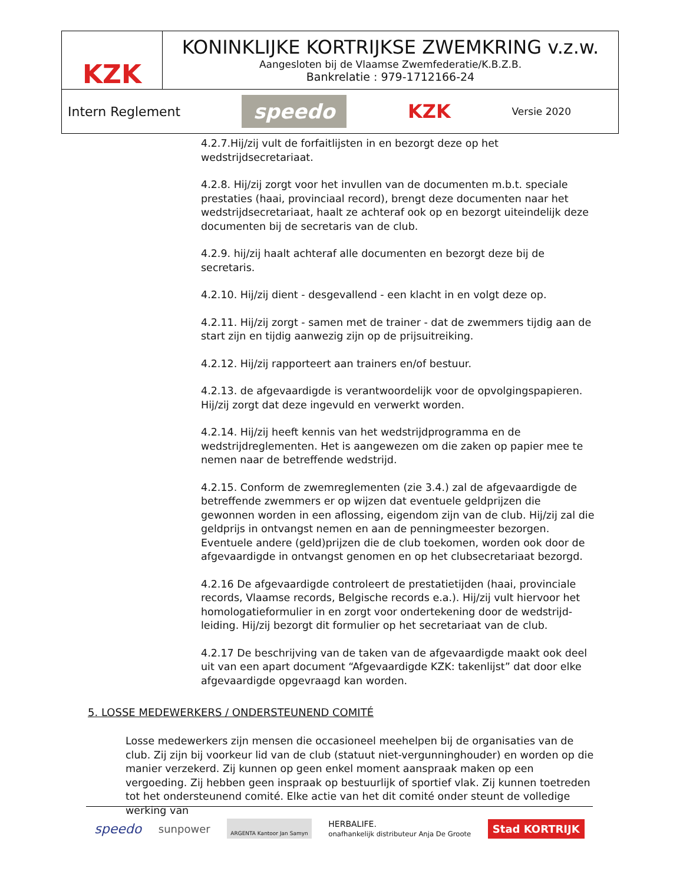KZK
KONINKLIJKE KORTRIJKSE ZWEMKRING v.z.w.
Aangesloten bij de Vlaamse Zwemfederatie/K.B.Z.B.
Bankrelatie : 979-1712166-24
Intern Reglement speedo KZK Versie 2020
4.2.7.Hij/zij vult de forfaitlijsten in en bezorgt deze op het wedstrijdsecretariaat.
4.2.8. Hij/zij zorgt voor het invullen van de documenten m.b.t. speciale prestaties (haai, provinciaal record), brengt deze documenten naar het wedstrijdsecretariaat, haalt ze achteraf ook op en bezorgt uiteindelijk deze documenten bij de secretaris van de club.
4.2.9. hij/zij haalt achteraf alle documenten en bezorgt deze bij de secretaris.
4.2.10. Hij/zij dient - desgevallend - een klacht in en volgt deze op.
4.2.11. Hij/zij zorgt - samen met de trainer - dat de zwemmers tijdig aan de start zijn en tijdig aanwezig zijn op de prijsuitreiking.
4.2.12. Hij/zij rapporteert aan trainers en/of bestuur.
4.2.13. de afgevaardigde is verantwoordelijk voor de opvolgingspapieren. Hij/zij zorgt dat deze ingevuld en verwerkt worden.
4.2.14. Hij/zij heeft kennis van het wedstrijdprogramma en de wedstrijdreglementen. Het is aangewezen om die zaken op papier mee te nemen naar de betreffende wedstrijd.
4.2.15. Conform de zwemreglementen (zie 3.4.) zal de afgevaardigde de betreffende zwemmers er op wijzen dat eventuele geldprijzen die gewonnen worden in een aflossing, eigendom zijn van de club. Hij/zij zal die geldprijs in ontvangst nemen en aan de penningmeester bezorgen. Eventuele andere (geld)prijzen die de club toekomen, worden ook door de afgevaardigde in ontvangst genomen en op het clubsecretariaat bezorgd.
4.2.16 De afgevaardigde controleert de prestatietijden (haai, provinciale records, Vlaamse records, Belgische records e.a.). Hij/zij vult hiervoor het homologatieformulier in en zorgt voor ondertekening door de wedstrijd-leiding. Hij/zij bezorgt dit formulier op het secretariaat van de club.
4.2.17 De beschrijving van de taken van de afgevaardigde maakt ook deel uit van een apart document “Afgevaardigde KZK: takenlijst” dat door elke afgevaardigde opgevraagd kan worden.
5. LOSSE MEDEWERKERS / ONDERSTEUNEND COMITÉ
Losse medewerkers zijn mensen die occasioneel meehelpen bij de organisaties van de club. Zij zijn bij voorkeur lid van de club (statuut niet-vergunninghouder) en worden op die manier verzekerd. Zij kunnen op geen enkel moment aanspraak maken op een vergoeding. Zij hebben geen inspraak op bestuurlijk of sportief vlak. Zij kunnen toetreden tot het ondersteunend comité. Elke actie van het dit comité onder steunt de volledige werking van
speedo sunpower ARGENTA Kantoor Jan Samyn HERBALIFE.
onafhankelijk distributeur Anja De Groote Stad KORTRIJK